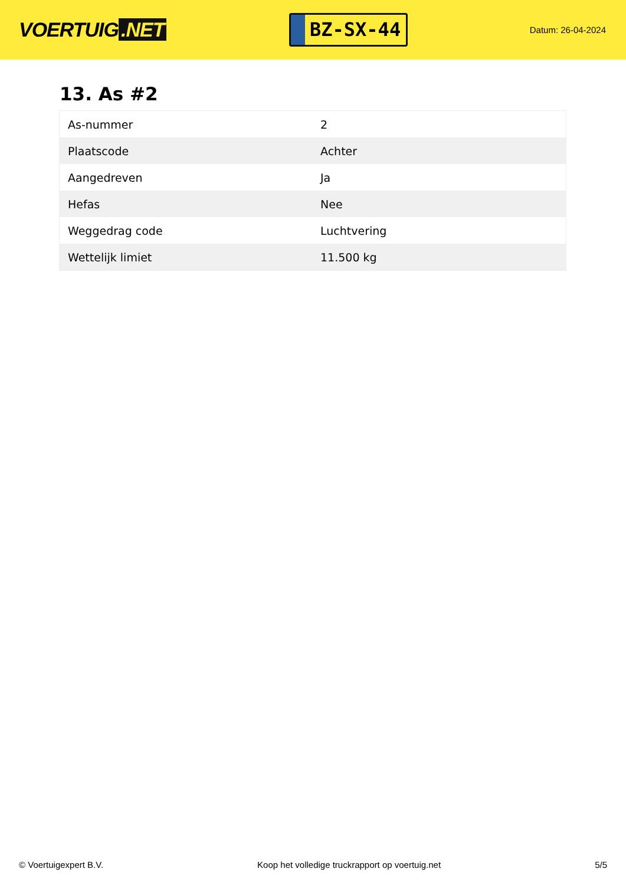VOERTUIG.NET
BZ-SX-44
Datum: 26-04-2024
13. As #2
| As-nummer | 2 |
| Plaatscode | Achter |
| Aangedreven | Ja |
| Hefas | Nee |
| Weggedrag code | Luchtvering |
| Wettelijk limiet | 11.500 kg |
© Voertuigexpert B.V. Koop het volledige truckrapport op voertuig.net 5/5